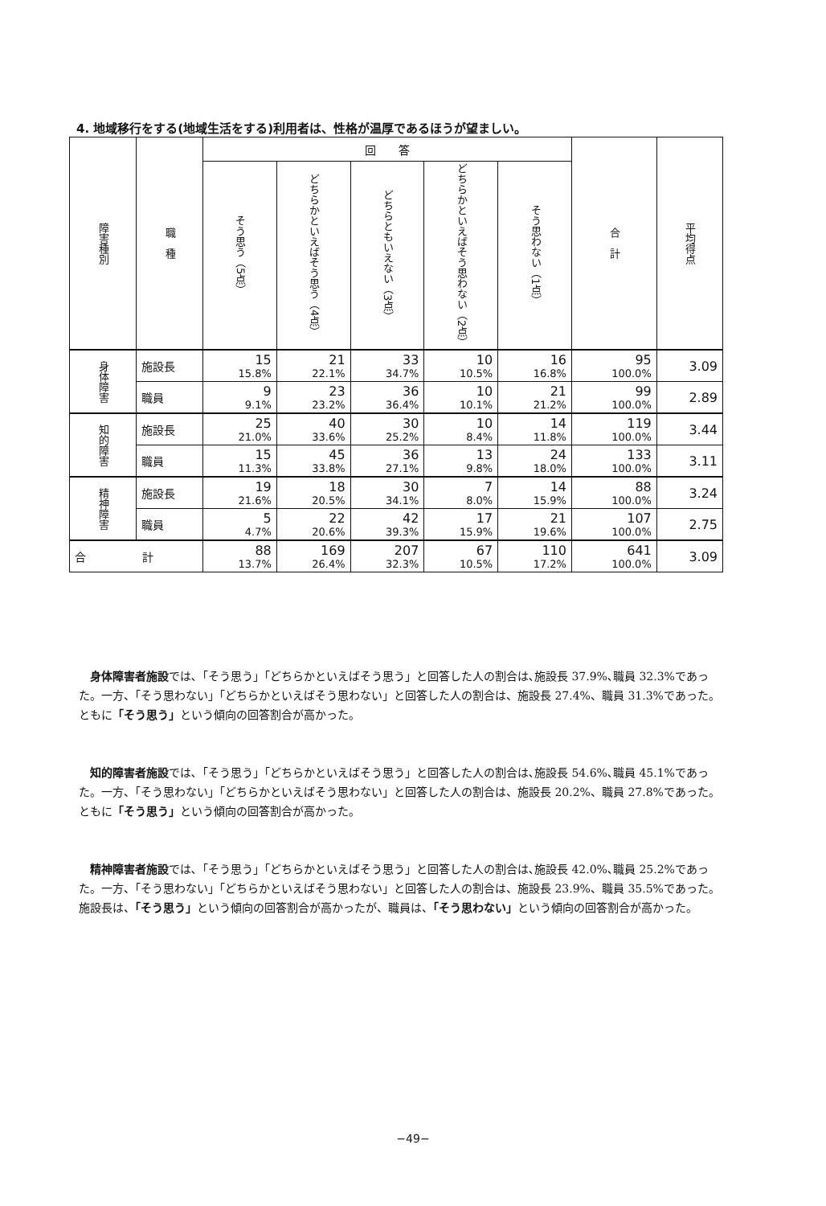4. 地域移行をする(地域生活をする)利用者は、性格が温厚であるほうが望ましい。
| 障害種別 | 職 種 | 回 答 | | | | | 合 計 | 平均得点 |
| --- | --- | --- | --- | --- | --- | --- | --- | --- |
| | | そう思う（5点） | どちらかといえばそう思う（4点） | どちらともいえない（3点） | どちらかといえばそう思わない（2点） | そう思わない（1点） | | |
| 身体障害 | 施設長 | 15 15.8% | 21 22.1% | 33 34.7% | 10 10.5% | 16 16.8% | 95 100.0% | 3.09 |
| | 職員 | 9 9.1% | 23 23.2% | 36 36.4% | 10 10.1% | 21 21.2% | 99 100.0% | 2.89 |
| 知的障害 | 施設長 | 25 21.0% | 40 33.6% | 30 25.2% | 10 8.4% | 14 11.8% | 119 100.0% | 3.44 |
| | 職員 | 15 11.3% | 45 33.8% | 36 27.1% | 13 9.8% | 24 18.0% | 133 100.0% | 3.11 |
| 精神障害 | 施設長 | 19 21.6% | 18 20.5% | 30 34.1% | 7 8.0% | 14 15.9% | 88 100.0% | 3.24 |
| | 職員 | 5 4.7% | 22 20.6% | 42 39.3% | 17 15.9% | 21 19.6% | 107 100.0% | 2.75 |
| 合 計 | | 88 13.7% | 169 26.4% | 207 32.3% | 67 10.5% | 110 17.2% | 641 100.0% | 3.09 |
　身体障害者施設では､「そう思う」「どちらかといえばそう思う」と回答した人の割合は､施設長 37.9%､職員 32.3%であった。一方、「そう思わない」「どちらかといえばそう思わない」と回答した人の割合は、施設長 27.4%、職員 31.3%であった。ともに「そう思う」という傾向の回答割合が高かった。
　知的障害者施設では､「そう思う」「どちらかといえばそう思う」と回答した人の割合は､施設長 54.6%､職員 45.1%であった。一方、「そう思わない」「どちらかといえばそう思わない」と回答した人の割合は、施設長 20.2%、職員 27.8%であった。ともに「そう思う」という傾向の回答割合が高かった。
　精神障害者施設では､「そう思う」「どちらかといえばそう思う」と回答した人の割合は､施設長 42.0%､職員 25.2%であった。一方、「そう思わない」「どちらかといえばそう思わない」と回答した人の割合は、施設長 23.9%、職員 35.5%であった。施設長は、「そう思う」という傾向の回答割合が高かったが、職員は、「そう思わない」という傾向の回答割合が高かった。
−49−